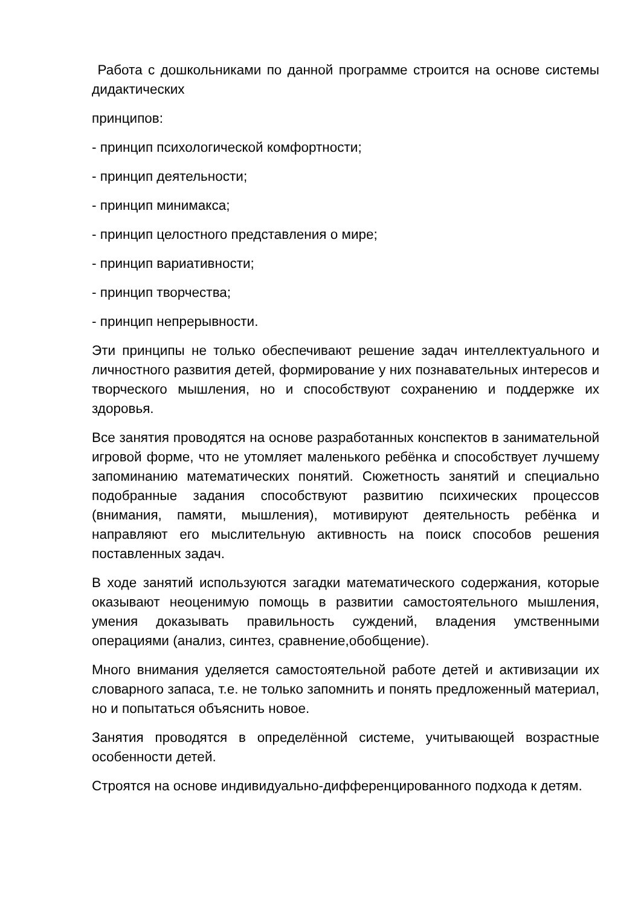Работа с дошкольниками по данной программе строится на основе системы дидактических
принципов:
- принцип психологической комфортности;
- принцип деятельности;
- принцип минимакса;
- принцип целостного представления о мире;
- принцип вариативности;
- принцип творчества;
- принцип непрерывности.
Эти принципы не только обеспечивают решение задач интеллектуального и личностного развития детей, формирование у них познавательных интересов и творческого мышления, но и способствуют сохранению и поддержке их здоровья.
Все занятия проводятся на основе разработанных конспектов в занимательной игровой форме, что не утомляет маленького ребёнка и способствует лучшему запоминанию математических понятий. Сюжетность занятий и специально подобранные задания способствуют развитию психических процессов (внимания, памяти, мышления), мотивируют деятельность ребёнка и направляют его мыслительную активность на поиск способов решения поставленных задач.
В ходе занятий используются загадки математического содержания, которые оказывают неоценимую помощь в развитии самостоятельного мышления, умения доказывать правильность суждений, владения умственными операциями (анализ, синтез, сравнение,обобщение).
Много внимания уделяется самостоятельной работе детей и активизации их словарного запаса, т.е. не только запомнить и понять предложенный материал, но и попытаться объяснить новое.
Занятия проводятся в определённой системе, учитывающей возрастные особенности детей.
Строятся на основе индивидуально-дифференцированного подхода к детям.